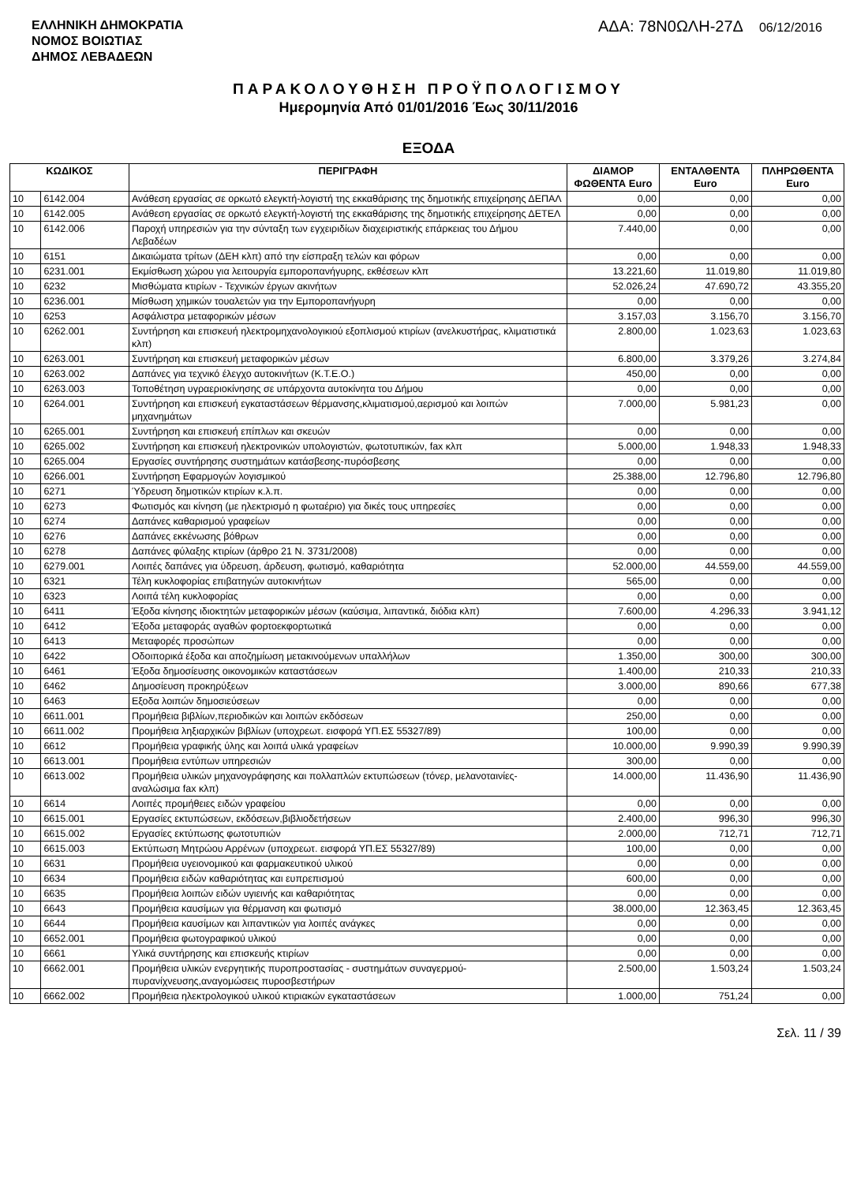ΕΛΛΗΝΙΚΗ ΔΗΜΟΚΡΑΤΙΑ
ΝΟΜΟΣ ΒΟΙΩΤΙΑΣ
ΔΗΜΟΣ ΛΕΒΑΔΕΩΝ
ΑΔΑ: 78Ν0ΩΛΗ-27Δ 06/12/2016
ΠΑΡΑΚΟΛΟΥΘΗΣΗ ΠΡΟΫΠΟΛΟΓΙΣΜΟΥ
Ημερομηνία Από 01/01/2016 Έως 30/11/2016
ΕΞΟΔΑ
| ΚΩΔΙΚΟΣ | | ΠΕΡΙΓΡΑΦΗ | ΔΙΑΜΟΡ ΦΩΘΕΝΤΑ Euro | ΕΝΤΑΛΘΕΝΤΑ Euro | ΠΛΗΡΩΘΕΝΤΑ Euro |
| --- | --- | --- | --- | --- | --- |
| 10 | 6142.004 | Ανάθεση εργασίας σε ορκωτό ελεγκτή-λογιστή της εκκαθάρισης της δημοτικής επιχείρησης ΔΕΠΑΛ | 0,00 | 0,00 | 0,00 |
| 10 | 6142.005 | Ανάθεση εργασίας σε ορκωτό ελεγκτή-λογιστή της εκκαθάρισης της δημοτικής επιχείρησης ΔΕΤΕΛ | 0,00 | 0,00 | 0,00 |
| 10 | 6142.006 | Παροχή υπηρεσιών για την σύνταξη των εγχειριδίων διαχειριστικής επάρκειας του Δήμου Λεβαδέων | 7.440,00 | 0,00 | 0,00 |
| 10 | 6151 | Δικαιώματα τρίτων (ΔΕΗ κλπ) από την είσπραξη τελών και φόρων | 0,00 | 0,00 | 0,00 |
| 10 | 6231.001 | Εκμίσθωση χώρου για λειτουργία εμποροπανήγυρης, εκθέσεων κλπ | 13.221,60 | 11.019,80 | 11.019,80 |
| 10 | 6232 | Μισθώματα κτιρίων - Τεχνικών έργων ακινήτων | 52.026,24 | 47.690,72 | 43.355,20 |
| 10 | 6236.001 | Μίσθωση χημικών τουαλετών για την Εμποροπανήγυρη | 0,00 | 0,00 | 0,00 |
| 10 | 6253 | Ασφάλιστρα μεταφορικών μέσων | 3.157,03 | 3.156,70 | 3.156,70 |
| 10 | 6262.001 | Συντήρηση και επισκευή ηλεκτρομηχανολογικιού εξοπλισμού κτιρίων (ανελκυστήρας, κλιματιστικά κλπ) | 2.800,00 | 1.023,63 | 1.023,63 |
| 10 | 6263.001 | Συντήρηση και επισκευή μεταφορικών μέσων | 6.800,00 | 3.379,26 | 3.274,84 |
| 10 | 6263.002 | Δαπάνες για τεχνικό έλεγχο αυτοκινήτων (Κ.Τ.Ε.Ο.) | 450,00 | 0,00 | 0,00 |
| 10 | 6263.003 | Τοποθέτηση υγραεριοκίνησης σε υπάρχοντα αυτοκίνητα του Δήμου | 0,00 | 0,00 | 0,00 |
| 10 | 6264.001 | Συντήρηση και επισκευή εγκαταστάσεων θέρμανσης,κλιματισμού,αερισμού και λοιπών μηχανημάτων | 7.000,00 | 5.981,23 | 0,00 |
| 10 | 6265.001 | Συντήρηση και επισκευή επίπλων και σκευών | 0,00 | 0,00 | 0,00 |
| 10 | 6265.002 | Συντήρηση και επισκευή ηλεκτρονικών υπολογιστών, φωτοτυπικών, fax κλπ | 5.000,00 | 1.948,33 | 1.948,33 |
| 10 | 6265.004 | Εργασίες συντήρησης συστημάτων κατάσβεσης-πυρόσβεσης | 0,00 | 0,00 | 0,00 |
| 10 | 6266.001 | Συντήρηση Εφαρμογών λογισμικού | 25.388,00 | 12.796,80 | 12.796,80 |
| 10 | 6271 | Ύδρευση δημοτικών κτιρίων κ.λ.π. | 0,00 | 0,00 | 0,00 |
| 10 | 6273 | Φωτισμός και κίνηση (με ηλεκτρισμό η φωταέριο) για δικές τους υπηρεσίες | 0,00 | 0,00 | 0,00 |
| 10 | 6274 | Δαπάνες καθαρισμού γραφείων | 0,00 | 0,00 | 0,00 |
| 10 | 6276 | Δαπάνες εκκένωσης βόθρων | 0,00 | 0,00 | 0,00 |
| 10 | 6278 | Δαπάνες φύλαξης κτιρίων (άρθρο 21 Ν. 3731/2008) | 0,00 | 0,00 | 0,00 |
| 10 | 6279.001 | Λοιπές δαπάνες για ύδρευση, άρδευση, φωτισμό, καθαριότητα | 52.000,00 | 44.559,00 | 44.559,00 |
| 10 | 6321 | Τέλη κυκλοφορίας επιβατηγών αυτοκινήτων | 565,00 | 0,00 | 0,00 |
| 10 | 6323 | Λοιπά τέλη κυκλοφορίας | 0,00 | 0,00 | 0,00 |
| 10 | 6411 | Έξοδα κίνησης ιδιοκτητών μεταφορικών μέσων (καύσιμα, λιπαντικά, διόδια κλπ) | 7.600,00 | 4.296,33 | 3.941,12 |
| 10 | 6412 | Έξοδα μεταφοράς αγαθών φορτοεκφορτωτικά | 0,00 | 0,00 | 0,00 |
| 10 | 6413 | Μεταφορές προσώπων | 0,00 | 0,00 | 0,00 |
| 10 | 6422 | Οδοιπορικά έξοδα και αποζημίωση μετακινούμενων υπαλλήλων | 1.350,00 | 300,00 | 300,00 |
| 10 | 6461 | Έξοδα δημοσίευσης οικονομικών καταστάσεων | 1.400,00 | 210,33 | 210,33 |
| 10 | 6462 | Δημοσίευση προκηρύξεων | 3.000,00 | 890,66 | 677,38 |
| 10 | 6463 | Εξοδα λοιπών δημοσιεύσεων | 0,00 | 0,00 | 0,00 |
| 10 | 6611.001 | Προμήθεια βιβλίων,περιοδικών και λοιπών εκδόσεων | 250,00 | 0,00 | 0,00 |
| 10 | 6611.002 | Προμήθεια ληξιαρχικών βιβλίων (υποχρεωτ. εισφορά ΥΠ.ΕΣ 55327/89) | 100,00 | 0,00 | 0,00 |
| 10 | 6612 | Προμήθεια γραφικής ύλης και λοιπά υλικά γραφείων | 10.000,00 | 9.990,39 | 9.990,39 |
| 10 | 6613.001 | Προμήθεια εντύπων υπηρεσιών | 300,00 | 0,00 | 0,00 |
| 10 | 6613.002 | Προμήθεια υλικών μηχανογράφησης και πολλαπλών εκτυπώσεων (τόνερ, μελανοταινίες-αναλώσιμα fax κλπ) | 14.000,00 | 11.436,90 | 11.436,90 |
| 10 | 6614 | Λοιπές προμήθειες ειδών γραφείου | 0,00 | 0,00 | 0,00 |
| 10 | 6615.001 | Εργασίες εκτυπώσεων, εκδόσεων,βιβλιοδετήσεων | 2.400,00 | 996,30 | 996,30 |
| 10 | 6615.002 | Εργασίες εκτύπωσης φωτοτυπιών | 2.000,00 | 712,71 | 712,71 |
| 10 | 6615.003 | Εκτύπωση Μητρώου Αρρένων (υποχρεωτ. εισφορά ΥΠ.ΕΣ 55327/89) | 100,00 | 0,00 | 0,00 |
| 10 | 6631 | Προμήθεια υγειονομικού και φαρμακευτικού υλικού | 0,00 | 0,00 | 0,00 |
| 10 | 6634 | Προμήθεια ειδών καθαριότητας και ευπρεπισμού | 600,00 | 0,00 | 0,00 |
| 10 | 6635 | Προμήθεια λοιπών ειδών υγιεινής και καθαριότητας | 0,00 | 0,00 | 0,00 |
| 10 | 6643 | Προμήθεια καυσίμων για θέρμανση και φωτισμό | 38.000,00 | 12.363,45 | 12.363,45 |
| 10 | 6644 | Προμήθεια καυσίμων και λιπαντικών για λοιπές ανάγκες | 0,00 | 0,00 | 0,00 |
| 10 | 6652.001 | Προμήθεια φωτογραφικού υλικού | 0,00 | 0,00 | 0,00 |
| 10 | 6661 | Υλικά συντήρησης και επισκευής κτιρίων | 0,00 | 0,00 | 0,00 |
| 10 | 6662.001 | Προμήθεια υλικών ενεργητικής πυροπροστασίας - συστημάτων συναγερμού-πυρανίχνευσης,αναγομώσεις πυροσβεστήρων | 2.500,00 | 1.503,24 | 1.503,24 |
| 10 | 6662.002 | Προμήθεια ηλεκτρολογικού υλικού κτιριακών εγκαταστάσεων | 1.000,00 | 751,24 | 0,00 |
Σελ. 11 / 39